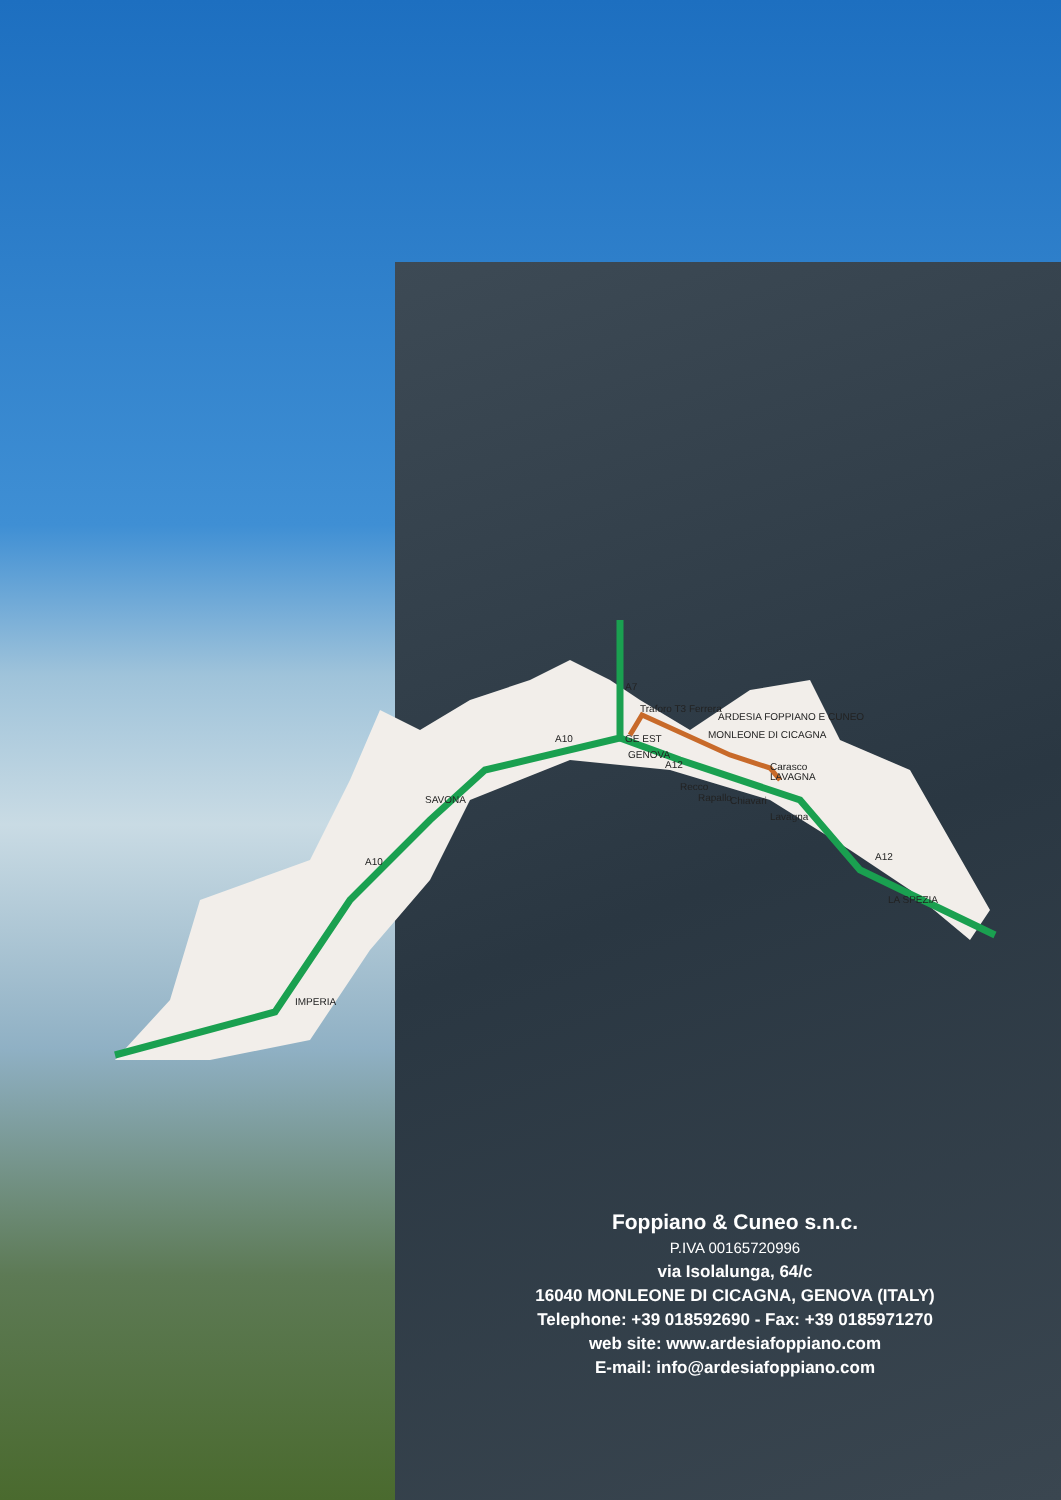A7
A10
A10
A12
A12
SAVONA
IMPERIA
LA SPEZIA
GENOVA
LAVAGNA
Traforo T3 Ferrera
ARDESIA FOPPIANO E CUNEO
MONLEONE DI CICAGNA
GE EST
Recco
Rapallo
Chiavari
Lavagna
Carasco
Foppiano & Cuneo s.n.c.
P.IVA 00165720996
via Isolalunga, 64/c
16040 MONLEONE DI CICAGNA, GENOVA (ITALY)
Telephone: +39 018592690 - Fax: +39 0185971270
web site: www.ardesiafoppiano.com
E-mail: info@ardesiafoppiano.com